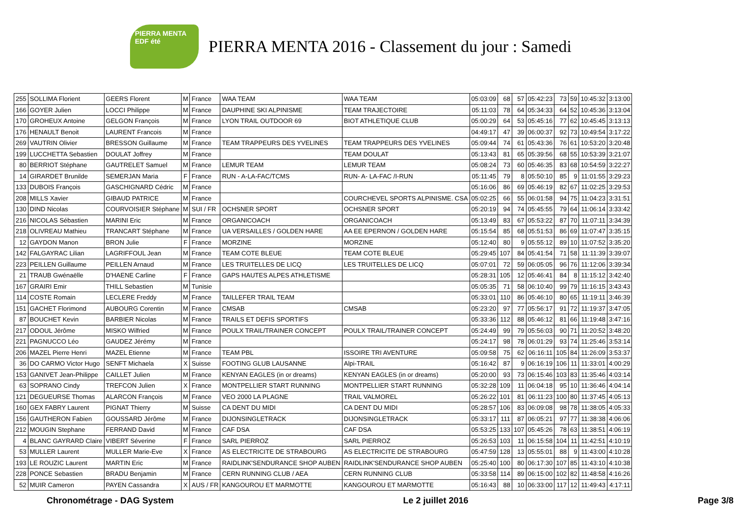PIERRA MENTA EDF été
PIERRA MENTA 2016 - Classement du jour : Samedi
| 255 | SOLLIMA Florient | GEERS Florent | M | France | WAA TEAM | WAA TEAM | 05:03:09 | 68 | 57 | 05:42:23 | 73 | 59 | 10:45:32 | 3:13:00 |
| 166 | GOYER Julien | LOCCI Philippe | M | France | DAUPHINE SKI ALPINISME | TEAM TRAJECTOIRE | 05:11:03 | 78 | 64 | 05:34:33 | 64 | 52 | 10:45:36 | 3:13:04 |
| 170 | GROHEUX Antoine | GELGON François | M | France | LYON TRAIL OUTDOOR 69 | BIOT ATHLETIQUE CLUB | 05:00:29 | 64 | 53 | 05:45:16 | 77 | 62 | 10:45:45 | 3:13:13 |
| 176 | HENAULT Benoit | LAURENT Francois | M | France | | | 04:49:17 | 47 | 39 | 06:00:37 | 92 | 73 | 10:49:54 | 3:17:22 |
| 269 | VAUTRIN Olivier | BRESSON Guillaume | M | France | TEAM TRAPPEURS DES YVELINES | TEAM TRAPPEURS DES YVELINES | 05:09:44 | 74 | 61 | 05:43:36 | 76 | 61 | 10:53:20 | 3:20:48 |
| 199 | LUCCHETTA Sebastien | DOULAT Joffrey | M | France | | TEAM DOULAT | 05:13:43 | 81 | 65 | 05:39:56 | 68 | 55 | 10:53:39 | 3:21:07 |
| 80 | BERRIOT Stéphane | GAUTRELET Samuel | M | France | LEMUR TEAM | LEMUR TEAM | 05:08:24 | 73 | 60 | 05:46:35 | 83 | 68 | 10:54:59 | 3:22:27 |
| 14 | GIRARDET Brunilde | SEMERJAN Maria | F | France | RUN - A-LA-FAC/TCMS | RUN- A- LA-FAC /I-RUN | 05:11:45 | 79 | 8 | 05:50:10 | 85 | 9 | 11:01:55 | 3:29:23 |
| 133 | DUBOIS François | GASCHIGNARD Cédric | M | France | | | 05:16:06 | 86 | 69 | 05:46:19 | 82 | 67 | 11:02:25 | 3:29:53 |
| 208 | MILLS Xavier | GIBAUD PATRICE | M | France | | COURCHEVEL SPORTS ALPINISME. CSA | 05:02:25 | 66 | 55 | 06:01:58 | 94 | 75 | 11:04:23 | 3:31:51 |
| 130 | DIND Nicolas | COURVOISIER Stéphane | M | SUI / FR | OCHSNER SPORT | OCHSNER SPORT | 05:20:19 | 94 | 74 | 05:45:55 | 79 | 64 | 11:06:14 | 3:33:42 |
| 216 | NICOLAS Sébastien | MARINI Eric | M | France | ORGANICOACH | ORGANICOACH | 05:13:49 | 83 | 67 | 05:53:22 | 87 | 70 | 11:07:11 | 3:34:39 |
| 218 | OLIVREAU Mathieu | TRANCART Stéphane | M | France | UA VERSAILLES / GOLDEN HARE | AA EE EPERNON / GOLDEN HARE | 05:15:54 | 85 | 68 | 05:51:53 | 86 | 69 | 11:07:47 | 3:35:15 |
| 12 | GAYDON Manon | BRON Julie | F | France | MORZINE | MORZINE | 05:12:40 | 80 | 9 | 05:55:12 | 89 | 10 | 11:07:52 | 3:35:20 |
| 142 | FALGAYRAC Lilian | LAGRIFFOUL Jean | M | France | TEAM COTE BLEUE | TEAM COTE BLEUE | 05:29:45 | 107 | 84 | 05:41:54 | 71 | 58 | 11:11:39 | 3:39:07 |
| 223 | PEILLEN Guillaume | PEILLEN Arnaud | M | France | LES TRUITELLES DE LICQ | LES TRUITELLES DE LICQ | 05:07:01 | 72 | 59 | 06:05:05 | 96 | 76 | 11:12:06 | 3:39:34 |
| 21 | TRAUB Gwénaëlle | D'HAENE Carline | F | France | GAPS HAUTES ALPES ATHLETISME | | 05:28:31 | 105 | 12 | 05:46:41 | 84 | 8 | 11:15:12 | 3:42:40 |
| 167 | GRAIRI Emir | THILL Sebastien | M | Tunisie | | | 05:05:35 | 71 | 58 | 06:10:40 | 99 | 79 | 11:16:15 | 3:43:43 |
| 114 | COSTE Romain | LECLERE Freddy | M | France | TAILLEFER TRAIL TEAM | | 05:33:01 | 110 | 86 | 05:46:10 | 80 | 65 | 11:19:11 | 3:46:39 |
| 151 | GACHET Florimond | AUBOURG Corentin | M | France | CMSAB | CMSAB | 05:23:20 | 97 | 77 | 05:56:17 | 91 | 72 | 11:19:37 | 3:47:05 |
| 87 | BOUCHET Kevin | BARBIER Nicolas | M | France | TRAILS ET DEFIS SPORTIFS | | 05:33:36 | 112 | 88 | 05:46:12 | 81 | 66 | 11:19:48 | 3:47:16 |
| 217 | ODOUL Jérôme | MISKO Wilfried | M | France | POULX TRAIL/TRAINER CONCEPT | POULX TRAIL/TRAINER CONCEPT | 05:24:49 | 99 | 79 | 05:56:03 | 90 | 71 | 11:20:52 | 3:48:20 |
| 221 | PAGNUCCO Léo | GAUDEZ Jérémy | M | France | | | 05:24:17 | 98 | 78 | 06:01:29 | 93 | 74 | 11:25:46 | 3:53:14 |
| 206 | MAZEL Pierre Henri | MAZEL Etienne | M | France | TEAM PBL | ISSOIRE TRI AVENTURE | 05:09:58 | 75 | 62 | 06:16:11 | 105 | 84 | 11:26:09 | 3:53:37 |
| 36 | DO CARMO Victor Hugo | SENFT Michaela | X | Suisse | FOOTING GLUB LAUSANNE | Alpi-TRAIL | 05:16:42 | 87 | 9 | 06:16:19 | 106 | 11 | 11:33:01 | 4:00:29 |
| 153 | GANIVET Jean-Philippe | CAILLET Julien | M | France | KENYAN EAGLES (in or dreams) | KENYAN EAGLES (in or dreams) | 05:20:00 | 93 | 73 | 06:15:46 | 103 | 83 | 11:35:46 | 4:03:14 |
| 63 | SOPRANO Cindy | TREFCON Julien | X | France | MONTPELLIER START RUNNING | MONTPELLIER START RUNNING | 05:32:28 | 109 | 11 | 06:04:18 | 95 | 10 | 11:36:46 | 4:04:14 |
| 121 | DEGUEURSE Thomas | ALARCON François | M | France | VEO 2000 LA PLAGNE | TRAIL VALMOREL | 05:26:22 | 101 | 81 | 06:11:23 | 100 | 80 | 11:37:45 | 4:05:13 |
| 160 | GEX FABRY Laurent | PIGNAT Thierry | M | Suisse | CA DENT DU MIDI | CA DENT DU MIDI | 05:28:57 | 106 | 83 | 06:09:08 | 98 | 78 | 11:38:05 | 4:05:33 |
| 156 | GAUTHERON Fabien | GOUSSARD Jérôme | M | France | DIJONSINGLETRACK | DIJONSINGLETRACK | 05:33:17 | 111 | 87 | 06:05:21 | 97 | 77 | 11:38:38 | 4:06:06 |
| 212 | MOUGIN Stephane | FERRAND David | M | France | CAF DSA | CAF DSA | 05:53:25 | 133 | 107 | 05:45:26 | 78 | 63 | 11:38:51 | 4:06:19 |
| 4 | BLANC GAYRARD Claire | VIBERT Séverine | F | France | SARL PIERROZ | SARL PIERROZ | 05:26:53 | 103 | 11 | 06:15:58 | 104 | 11 | 11:42:51 | 4:10:19 |
| 53 | MULLER Laurent | MULLER Marie-Eve | X | France | AS ELECTRICITE DE STRABOURG | AS ELECTRICITE DE STRABOURG | 05:47:59 | 128 | 13 | 05:55:01 | 88 | 9 | 11:43:00 | 4:10:28 |
| 193 | LE ROUZIC Laurent | MARTIN Eric | M | France | RAIDLINK'SENDURANCE SHOP AUBEN | RAIDLINK'SENDURANCE SHOP AUBEN | 05:25:40 | 100 | 80 | 06:17:30 | 107 | 85 | 11:43:10 | 4:10:38 |
| 228 | PONCE Sebastien | BRADU Benjamin | M | France | CERN RUNNING CLUB / AEA | CERN RUNNING CLUB | 05:33:58 | 114 | 89 | 06:15:00 | 102 | 82 | 11:48:58 | 4:16:26 |
| 52 | MUIR Cameron | PAYEN Cassandra | X | AUS / FR | KANGOUROU ET MARMOTTE | KANGOUROU ET MARMOTTE | 05:16:43 | 88 | 10 | 06:33:00 | 117 | 12 | 11:49:43 | 4:17:11 |
Chronométrage - DAG System Le 2 juillet 2016 Page 3/8